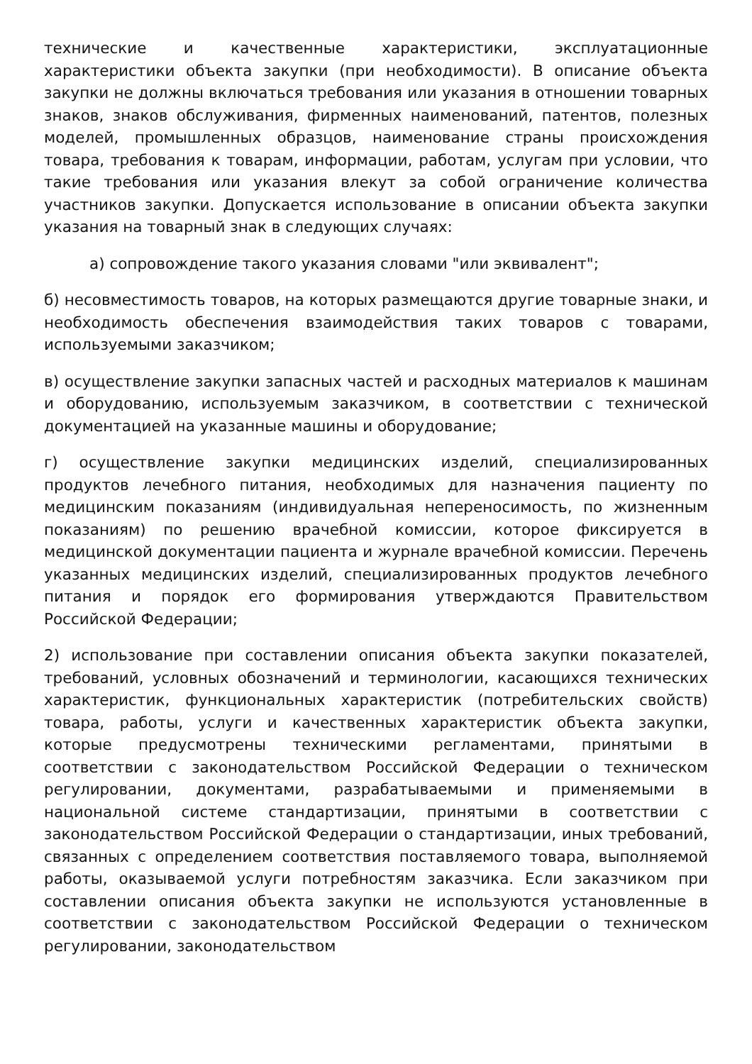технические и качественные характеристики, эксплуатационные характеристики объекта закупки (при необходимости). В описание объекта закупки не должны включаться требования или указания в отношении товарных знаков, знаков обслуживания, фирменных наименований, патентов, полезных моделей, промышленных образцов, наименование страны происхождения товара, требования к товарам, информации, работам, услугам при условии, что такие требования или указания влекут за собой ограничение количества участников закупки. Допускается использование в описании объекта закупки указания на товарный знак в следующих случаях:
а) сопровождение такого указания словами "или эквивалент";
б) несовместимость товаров, на которых размещаются другие товарные знаки, и необходимость обеспечения взаимодействия таких товаров с товарами, используемыми заказчиком;
в) осуществление закупки запасных частей и расходных материалов к машинам и оборудованию, используемым заказчиком, в соответствии с технической документацией на указанные машины и оборудование;
г) осуществление закупки медицинских изделий, специализированных продуктов лечебного питания, необходимых для назначения пациенту по медицинским показаниям (индивидуальная непереносимость, по жизненным показаниям) по решению врачебной комиссии, которое фиксируется в медицинской документации пациента и журнале врачебной комиссии. Перечень указанных медицинских изделий, специализированных продуктов лечебного питания и порядок его формирования утверждаются Правительством Российской Федерации;
2) использование при составлении описания объекта закупки показателей, требований, условных обозначений и терминологии, касающихся технических характеристик, функциональных характеристик (потребительских свойств) товара, работы, услуги и качественных характеристик объекта закупки, которые предусмотрены техническими регламентами, принятыми в соответствии с законодательством Российской Федерации о техническом регулировании, документами, разрабатываемыми и применяемыми в национальной системе стандартизации, принятыми в соответствии с законодательством Российской Федерации о стандартизации, иных требований, связанных с определением соответствия поставляемого товара, выполняемой работы, оказываемой услуги потребностям заказчика. Если заказчиком при составлении описания объекта закупки не используются установленные в соответствии с законодательством Российской Федерации о техническом регулировании, законодательством